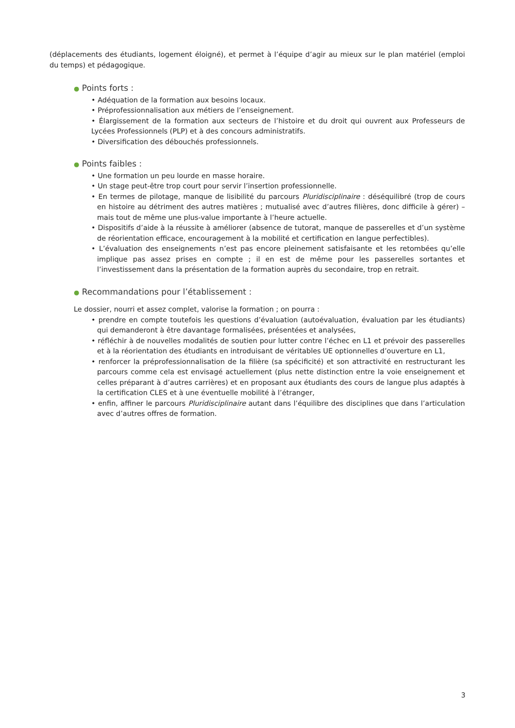(déplacements des étudiants, logement éloigné), et permet à l’équipe d’agir au mieux sur le plan matériel (emploi du temps) et pédagogique.
● Points forts :
• Adéquation de la formation aux besoins locaux.
• Préprofessionnalisation aux métiers de l’enseignement.
• Élargissement de la formation aux secteurs de l’histoire et du droit qui ouvrent aux Professeurs de Lycées Professionnels (PLP) et à des concours administratifs.
• Diversification des débouchés professionnels.
● Points faibles :
• Une formation un peu lourde en masse horaire.
• Un stage peut-être trop court pour servir l’insertion professionnelle.
• En termes de pilotage, manque de lisibilité du parcours Pluridisciplinaire : déséquilibré (trop de cours en histoire au détriment des autres matières ; mutualisé avec d’autres filières, donc difficile à gérer) – mais tout de même une plus-value importante à l’heure actuelle.
• Dispositifs d’aide à la réussite à améliorer (absence de tutorat, manque de passerelles et d’un système de réorientation efficace, encouragement à la mobilité et certification en langue perfectibles).
• L’évaluation des enseignements n’est pas encore pleinement satisfaisante et les retombées qu’elle implique pas assez prises en compte ; il en est de même pour les passerelles sortantes et l’investissement dans la présentation de la formation auprès du secondaire, trop en retrait.
● Recommandations pour l’établissement :
Le dossier, nourri et assez complet, valorise la formation ; on pourra :
• prendre en compte toutefois les questions d’évaluation (autoévaluation, évaluation par les étudiants) qui demanderont à être davantage formalisées, présentées et analysées,
• réfléchir à de nouvelles modalités de soutien pour lutter contre l’échec en L1 et prévoir des passerelles et à la réorientation des étudiants en introduisant de véritables UE optionnelles d’ouverture en L1,
• renforcer la préprofessionnalisation de la filière (sa spécificité) et son attractivité en restructurant les parcours comme cela est envisagé actuellement (plus nette distinction entre la voie enseignement et celles préparant à d’autres carrières) et en proposant aux étudiants des cours de langue plus adaptés à la certification CLES et à une éventuelle mobilité à l’étranger,
• enfin, affiner le parcours Pluridisciplinaire autant dans l’équilibre des disciplines que dans l’articulation avec d’autres offres de formation.
3